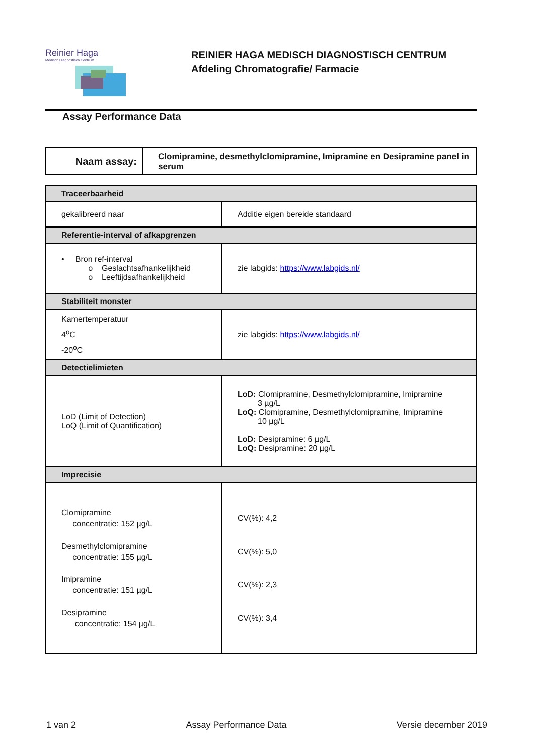Reinier Haga
Medisch Diagnostisch Centrum
REINIER HAGA MEDISCH DIAGNOSTISCH CENTRUM
Afdeling Chromatografie/ Farmacie
Assay Performance Data
| Naam assay: | Clomipramine, desmethylclomipramine, Imipramine en Desipramine panel in serum |
| Traceerbaarheid | |
| gekalibreerd naar | Additie eigen bereide standaard |
| Referentie-interval of afkapgrenzen | |
| • Bron ref-interval o Geslachtsafhankelijkheid o Leeftijdsafhankelijkheid | zie labgids: https://www.labgids.nl/ |
| Stabiliteit monster | |
| Kamertemperatuur 4<sup>o</sup>C -20<sup>o</sup>C | zie labgids: https://www.labgids.nl/ |
| Detectielimieten | |
| LoD (Limit of Detection) LoQ (Limit of Quantification) | LoD: Clomipramine, Desmethylclomipramine, Imipramine 3 µg/L LoQ: Clomipramine, Desmethylclomipramine, Imipramine 10 µg/L LoD: Desipramine: 6 µg/L LoQ: Desipramine: 20 µg/L |
| Imprecisie | |
| Clomipramine concentratie: 152 µg/L Desmethylclomipramine concentratie: 155 µg/L Imipramine concentratie: 151 µg/L Desipramine concentratie: 154 µg/L | CV(%): 4,2 CV(%): 5,0 CV(%): 2,3 CV(%): 3,4 |
1 van 2 Assay Performance Data Versie december 2019